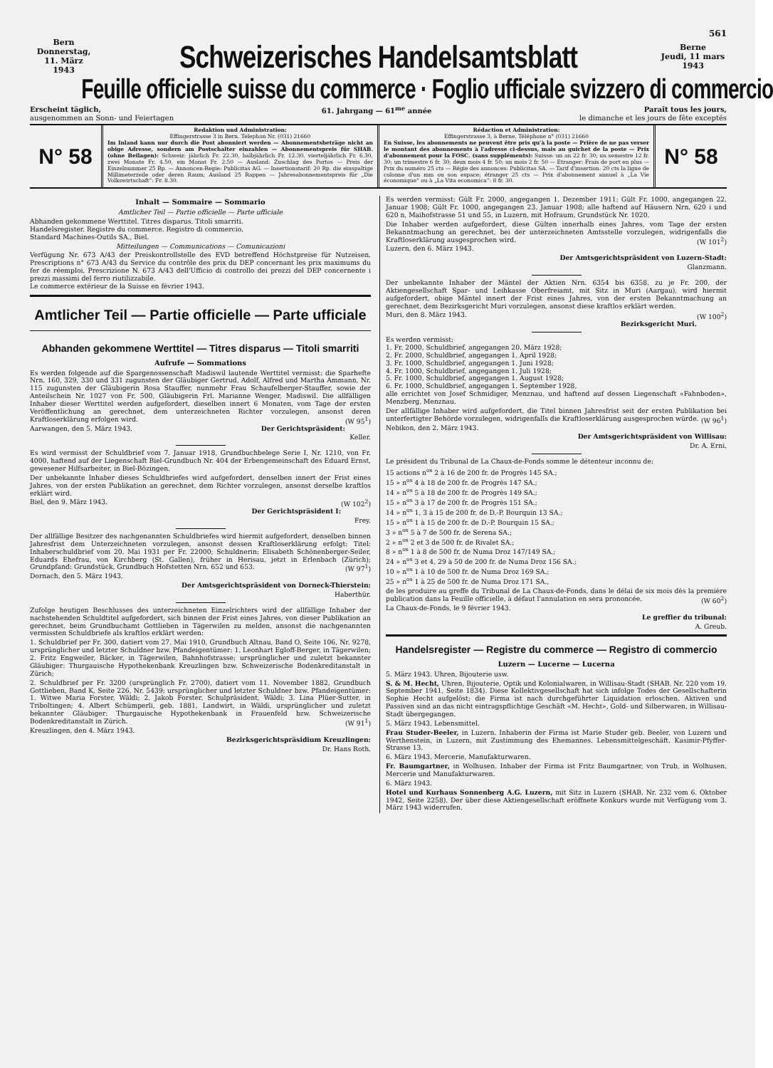561
Bern
Donnerstag, 11. März
1943
Schweizerisches Handelsamtsblatt
Berne
Jeudi, 11 mars
1943
Feuille officielle suisse du commerce · Foglio ufficiale svizzero di commercio
Erscheint täglich,
ausgenommen an Sonn- und Feiertagen
61. Jahrgang — 61<sup>me</sup> année Paraît tous les jours,
le dimanche et les jours de fête exceptés
N° 58
Redaktion und Administration:
Effingerstrasse 3 in Bern. Telephon Nr. (031) 21660
Im Inland kann nur durch die Post abonniert werden — Abonnementsbeträge nicht an obige Adresse, sondern am Postschalter einzahlen — Abonnementspreis für SHAB. (ohne Beilagen): Schweiz: jährlich Fr. 22.30, halbjährlich Fr. 12.30, vierteljährlich Fr. 6.30, zwei Monate Fr. 4.50, ein Monat Fr. 2.50 — Ausland: Zuschlag des Portos — Preis der Einzelnummer 25 Rp. — Annoncen-Regie: Publicitas AG. — Insertionstarif: 20 Rp. die einspaltige Millimeterzeile oder deren Raum; Ausland 25 Rappen — Jahresabonnementspreis für „Die Volkswirtschaft“: Fr. 8.30.
Rédaction et Administration:
Effingerstrasse 3, à Berne, Téléphone n° (031) 21660
En Suisse, les abonnements ne peuvent être pris qu'à la poste — Prière de ne pas verser le montant des abonnements à l'adresse ci-dessus, mais au guichet de la poste — Prix d'abonnement pour la FOSC. (sans suppléments): Suisse: un an 22 fr. 30; un semestre 12 fr. 30; un trimestre 6 fr. 30; deux mois 4 fr. 50; un mois 2 fr. 50 — Etranger: Frais de port en plus — Prix du numéro 25 cts — Régie des annonces: Publicitas SA. — Tarif d'insertion: 20 cts la ligne de colonne d'un mm ou son espace; étranger 25 cts — Prix d'abonnement annuel à „La Vie économique“ ou à „La Vita economica“: 8 fr. 30.
N° 58
Inhalt — Sommaire — Sommario
Amtlicher Teil — Partie officielle — Parte ufficiale
Abhanden gekommene Werttitel. Titres disparus. Titoli smarriti.
Handelsregister. Registre du commerce. Registro di commercio.
Standard Machines-Outils SA., Biel.
Mitteilungen — Communications — Comunicazioni
Verfügung Nr. 673 A/43 der Preiskontrollstelle des EVD betreffend Höchstpreise für Nutzeisen. Prescriptions n° 673 A/43 du Service du contrôle des prix du DEP concernant les prix maximums du fer de réemploi. Prescrizione N. 673 A/43 dell'Ufficio di controllo dei prezzi del DEP concernente i prezzi massimi del ferro riutilizzabile.
Le commerce extérieur de la Suisse en février 1943.
Amtlicher Teil — Partie officielle — Parte ufficiale
Abhanden gekommene Werttitel — Titres disparus — Titoli smarriti
Aufrufe — Sommations
Es werden folgende auf die Spargenossenschaft Madiswil lautende Werttitel vermisst: die Sparhefte Nrn. 160, 329, 330 und 331 zugunsten der Gläubiger Gertrud, Adolf, Alfred und Martha Ammann, Nr. 115 zugunsten der Gläubigerin Rosa Stauffer, nunmehr Frau Schaufelberger-Stauffer, sowie der Anteilschein Nr. 1027 von Fr. 500, Gläubigerin Frl. Marianne Wenger, Madiswil. Die allfälligen Inhaber dieser Werttitel werden aufgefordert, dieselben innert 6 Monaten, vom Tage der ersten Veröffentlichung an gerechnet, dem unterzeichneten Richter vorzulegen, ansonst deren Kraftloserklärung erfolgen wird. (W 95<sup>1</sup>)
Aarwangen, den 5. März 1943. Der Gerichtspräsident:
Keller.
Es wird vermisst der Schuldbrief vom 7. Januar 1918, Grundbuchbelege Serie I, Nr. 1210, von Fr. 4000, haftend auf der Liegenschaft Biel-Grundbuch Nr. 404 der Erbengemeinschaft des Eduard Ernst, gewesener Hilfsarbeiter, in Biel-Bözingen.
Der unbekannte Inhaber dieses Schuldbriefes wird aufgefordert, denselben innert der Frist eines Jahres, von der ersten Publikation an gerechnet, dem Richter vorzulegen, ansonst derselbe kraftlos erklärt wird.
Biel, den 9. März 1943. (W 102<sup>2</sup>)
Der Gerichtspräsident I:
Frey.
Der allfällige Besitzer des nachgenannten Schuldbriefes wird hiermit aufgefordert, denselben binnen Jahresfrist dem Unterzeichneten vorzulegen, ansonst dessen Kraftloserklärung erfolgt: Titel: Inhaberschuldbrief vom 20. Mai 1931 per Fr. 22000; Schuldnerin: Elisabeth Schönenberger-Seiler, Eduards Ehefrau, von Kirchberg (St. Gallen), früher in Herisau, jetzt in Erlenbach (Zürich); Grundpfand: Grundstück, Grundbuch Hofstetten Nrn. 652 und 653. (W 97<sup>1</sup>)
Dornach, den 5. März 1943.
Der Amtsgerichtspräsident von Dorneck-Thierstein:
Haberthür.
Zufolge heutigen Beschlusses des unterzeichneten Einzelrichters wird der allfällige Inhaber der nachstehenden Schuldtitel aufgefordert, sich binnen der Frist eines Jahres, von dieser Publikation an gerechnet, beim Grundbuchamt Gottlieben in Tägerwilen zu melden, ansonst die nachgenannten vermissten Schuldbriefe als kraftlos erklärt werden:
1. Schuldbrief per Fr. 300, datiert vom 27. Mai 1910, Grundbuch Altnau, Band O, Seite 106, Nr. 9278, ursprünglicher und letzter Schuldner bzw. Pfandeigentümer: 1. Leonhart Egloff-Berger, in Tägerwilen; 2. Fritz Engweiler, Bäcker, in Tägerwilen, Bahnhofstrasse; ursprünglicher und zuletzt bekannter Gläubiger: Thurgauische Hypothekenbank Kreuzlingen bzw. Schweizerische Bodenkreditanstalt in Zürich;
2. Schuldbrief per Fr. 3200 (ursprünglich Fr. 2700), datiert vom 11. November 1882, Grundbuch Gottlieben, Band K, Seite 226, Nr. 5439; ursprünglicher und letzter Schuldner bzw. Pfandeigentümer: 1. Witwe Maria Forster, Wäldi; 2. Jakob Forster, Schulpräsident, Wäldi; 3. Lina Plüer-Sutter, in Triboltingen; 4. Albert Schümperli, geb. 1881, Landwirt, in Wäldi, ursprünglicher und zuletzt bekannter Gläubiger: Thurgauische Hypothekenbank in Frauenfeld bzw. Schweizerische Bodenkreditanstalt in Zürich. (W 91<sup>1</sup>)
Kreuzlingen, den 4. März 1943.
Bezirksgerichtspräsidium Kreuzlingen:
Dr. Hans Roth.
Es werden vermisst: Gült Fr. 2000, angegangen 1. Dezember 1911; Gült Fr. 1000, angegangen 22. Januar 1908; Gült Fr. 1000, angegangen 23. Januar 1908; alle haftend auf Häusern Nrn. 620 i und 620 n, Maihofstrasse 51 und 55, in Luzern, mit Hofraum, Grundstück Nr. 1020.
Die Inhaber werden aufgefordert, diese Gülten innerhalb eines Jahres, vom Tage der ersten Bekanntmachung an gerechnet, bei der unterzeichneten Amtsstelle vorzulegen, widrigenfalls die Kraftloserklärung ausgesprochen wird. (W 101<sup>2</sup>)
Luzern, den 6. März 1943.
Der Amtsgerichtspräsident von Luzern-Stadt:
Glanzmann.
Der unbekannte Inhaber der Mäntel der Aktien Nrn. 6354 bis 6358, zu je Fr. 200, der Aktiengesellschaft Spar- und Leihkasse Oberfreiamt, mit Sitz in Muri (Aargau), wird hiermit aufgefordert, obige Mäntel innert der Frist eines Jahres, von der ersten Bekanntmachung an gerechnet, dem Bezirksgericht Muri vorzulegen, ansonst diese kraftlos erklärt werden.
Muri, den 8. März 1943. (W 100<sup>2</sup>)
Bezirksgericht Muri.
Es werden vermisst:
1. Fr. 2000, Schuldbrief, angegangen 20. März 1928;
2. Fr. 2000, Schuldbrief, angegangen 1. April 1928;
3. Fr. 1000, Schuldbrief, angegangen 1. Juni 1928;
4. Fr. 1000, Schuldbrief, angegangen 1. Juli 1928;
5. Fr. 1000, Schuldbrief, angegangen 1. August 1928;
6. Fr. 1000, Schuldbrief, angegangen 1. September 1928,
alle errichtet von Josef Schmidiger, Menznau, und haftend auf dessen Liegenschaft «Fahnboden», Menzberg, Menznau.
Der allfällige Inhaber wird aufgefordert, die Titel binnen Jahresfrist seit der ersten Publikation bei unterfertigter Behörde vorzulegen, widrigenfalls die Kraftloserklärung ausgesprochen würde. (W 96<sup>1</sup>)
Nebikon, den 2. März 1943.
Der Amtsgerichtspräsident von Willisau:
Dr. A. Erni.
Le président du Tribunal de La Chaux-de-Fonds somme le détenteur inconnu de:
15 actions n<sup>os</sup> 2 à 16 de 200 fr. de Progrès 145 SA.;
15 » n<sup>os</sup> 4 à 18 de 200 fr. de Progrès 147 SA.;
14 » n<sup>os</sup> 5 à 18 de 200 fr. de Progrès 149 SA.;
15 » n<sup>os</sup> 3 à 17 de 200 fr. de Progrès 151 SA.;
14 » n<sup>os</sup> 1, 3 à 15 de 200 fr. de D.-P. Bourquin 13 SA.;
15 » n<sup>os</sup> 1 à 15 de 200 fr. de D.-P. Bourquin 15 SA.;
3 » n<sup>os</sup> 5 à 7 de 500 fr. de Serena SA.;
2 » n<sup>os</sup> 2 et 3 de 500 fr. de Rivalet SA.;
8 » n<sup>os</sup> 1 à 8 de 500 fr. de Numa Droz 147/149 SA.;
24 » n<sup>os</sup> 3 et 4, 29 à 50 de 200 fr. de Numa Droz 156 SA.;
10 » n<sup>os</sup> 1 à 10 de 500 fr. de Numa Droz 169 SA.;
25 » n<sup>os</sup> 1 à 25 de 500 fr. de Numa Droz 171 SA.,
de les produire au greffe du Tribunal de La Chaux-de-Fonds, dans le délai de six mois dès la première publication dans la Feuille officielle, à défaut l'annulation en sera prononcée. (W 60<sup>2</sup>)
La Chaux-de-Fonds, le 9 février 1943.
Le greffier du tribunal:
A. Greub.
Handelsregister — Registre du commerce — Registro di commercio
Luzern — Lucerne — Lucerna
5. März 1943. Uhren, Bijouterie usw.
S. & M. Hecht, Uhren, Bijouterie, Optik und Kolonialwaren, in Willisau-Stadt (SHAB. Nr. 220 vom 19. September 1941, Seite 1834). Diese Kollektivgesellschaft hat sich infolge Todes der Gesellschafterin Sophie Hecht aufgelöst; die Firma ist nach durchgeführter Liquidation erloschen. Aktiven und Passiven sind an das nicht eintragspflichtige Geschäft «M. Hecht», Gold- und Silberwaren, in Willisau-Stadt übergegangen.
5. März 1943. Lebensmittel.
Frau Studer-Beeler, in Luzern. Inhaberin der Firma ist Marie Studer geb. Beeler, von Luzern und Werthenstein, in Luzern, mit Zustimmung des Ehemannes. Lebensmittelgeschäft. Kasimir-Pfyffer-Strasse 13.
6. März 1943. Mercerie, Manufakturwaren.
Fr. Baumgartner, in Wolhusen. Inhaber der Firma ist Fritz Baumgartner, von Trub, in Wolhusen. Mercerie und Manufakturwaren.
6. März 1943.
Hotel und Kurhaus Sonnenberg A.G. Luzern, mit Sitz in Luzern (SHAB. Nr. 232 vom 6. Oktober 1942, Seite 2258). Der über diese Aktiengesellschaft eröffnete Konkurs wurde mit Verfügung vom 3. März 1943 widerrufen.